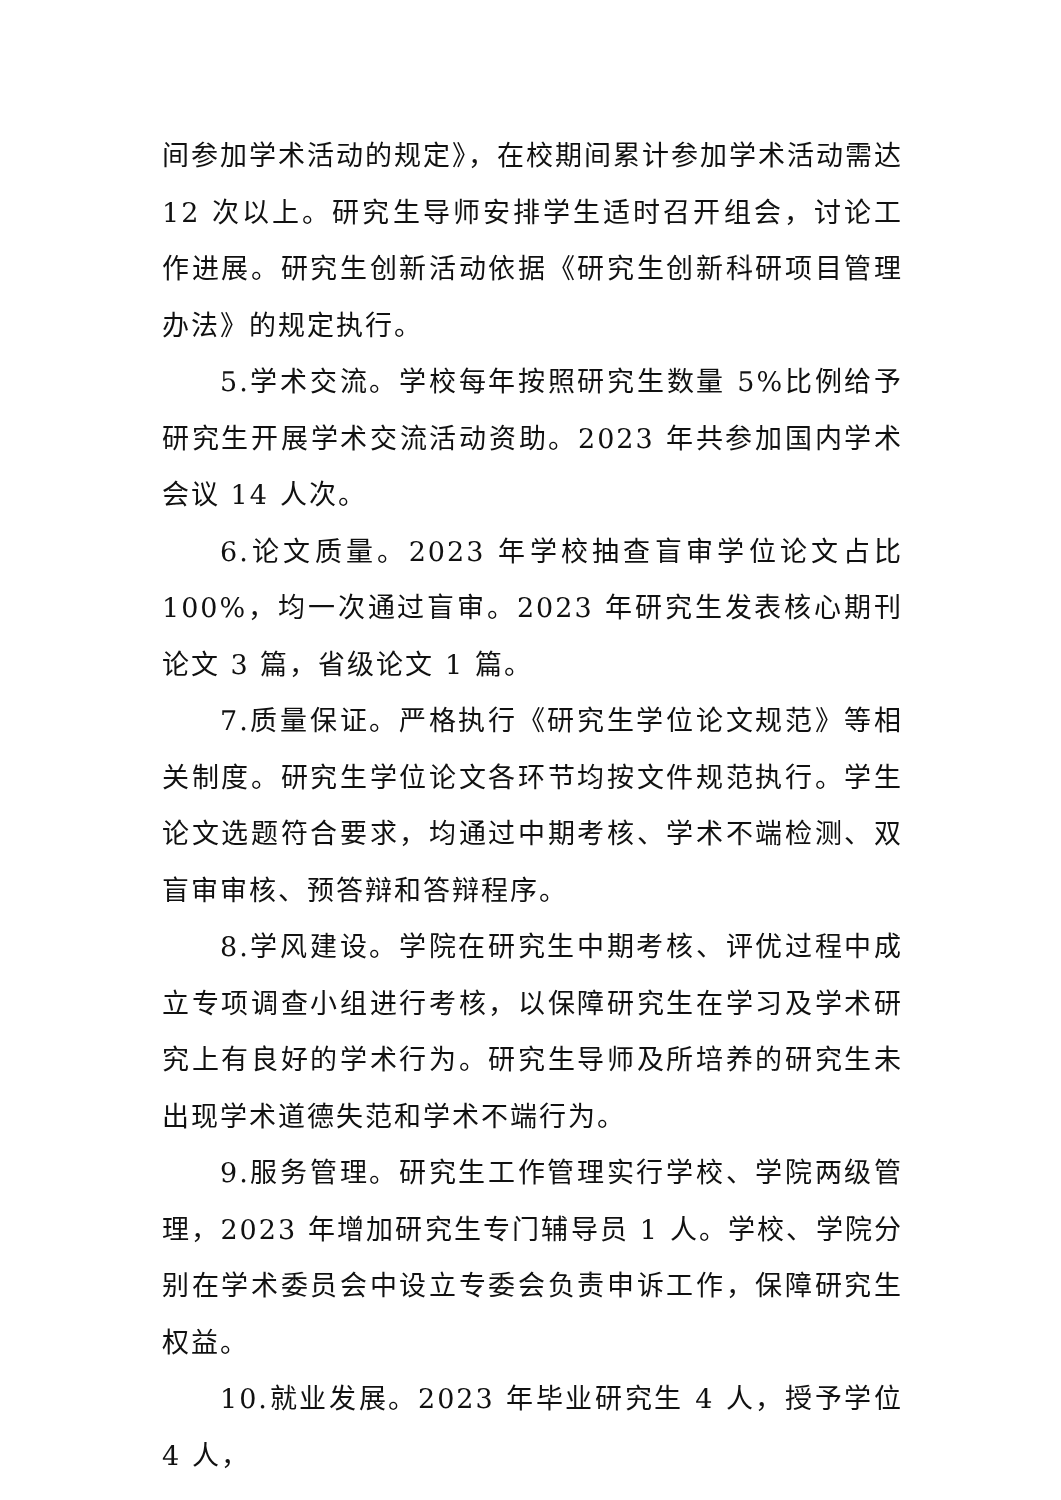间参加学术活动的规定》，在校期间累计参加学术活动需达12 次以上。研究生导师安排学生适时召开组会，讨论工作进展。研究生创新活动依据《研究生创新科研项目管理办法》的规定执行。
5.学术交流。学校每年按照研究生数量 5%比例给予研究生开展学术交流活动资助。2023 年共参加国内学术会议 14 人次。
6.论文质量。2023 年学校抽查盲审学位论文占比 100%，均一次通过盲审。2023 年研究生发表核心期刊论文 3 篇，省级论文 1 篇。
7.质量保证。严格执行《研究生学位论文规范》等相关制度。研究生学位论文各环节均按文件规范执行。学生论文选题符合要求，均通过中期考核、学术不端检测、双盲审审核、预答辩和答辩程序。
8.学风建设。学院在研究生中期考核、评优过程中成立专项调查小组进行考核，以保障研究生在学习及学术研究上有良好的学术行为。研究生导师及所培养的研究生未出现学术道德失范和学术不端行为。
9.服务管理。研究生工作管理实行学校、学院两级管理，2023 年增加研究生专门辅导员 1 人。学校、学院分别在学术委员会中设立专委会负责申诉工作，保障研究生权益。
10.就业发展。2023 年毕业研究生 4 人，授予学位 4 人，